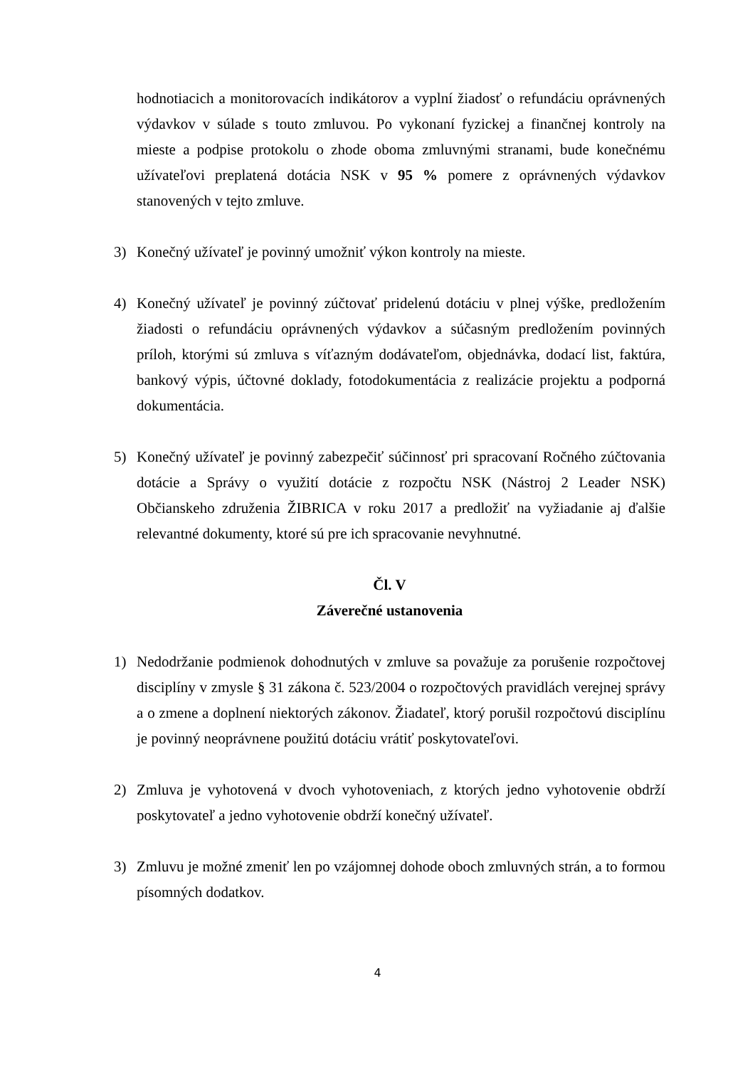hodnotiacich a monitorovacích indikátorov a vyplní žiadosť o refundáciu oprávnených výdavkov v súlade s touto zmluvou. Po vykonaní fyzickej a finančnej kontroly na mieste a podpise protokolu o zhode oboma zmluvnými stranami, bude konečnému užívateľovi preplatená dotácia NSK v 95 % pomere z oprávnených výdavkov stanovených v tejto zmluve.
3) Konečný užívateľ je povinný umožniť výkon kontroly na mieste.
4) Konečný užívateľ je povinný zúčtovať pridelenú dotáciu v plnej výške, predložením žiadosti o refundáciu oprávnených výdavkov a súčasným predložením povinných príloh, ktorými sú zmluva s víťazným dodávateľom, objednávka, dodací list, faktúra, bankový výpis, účtovné doklady, fotodokumentácia z realizácie projektu a podporná dokumentácia.
5) Konečný užívateľ je povinný zabezpečiť súčinnosť pri spracovaní Ročného zúčtovania dotácie a Správy o využití dotácie z rozpočtu NSK (Nástroj 2 Leader NSK) Občianskeho združenia ŽIBRICA v roku 2017 a predložiť na vyžiadanie aj ďalšie relevantné dokumenty, ktoré sú pre ich spracovanie nevyhnutné.
Čl. V
Záverečné ustanovenia
1) Nedodržanie podmienok dohodnutých v zmluve sa považuje za porušenie rozpočtovej disciplíny v zmysle § 31 zákona č. 523/2004 o rozpočtových pravidlách verejnej správy a o zmene a doplnení niektorých zákonov. Žiadateľ, ktorý porušil rozpočtovú disciplínu je povinný neoprávnene použitú dotáciu vrátiť poskytovateľovi.
2) Zmluva je vyhotovená v dvoch vyhotoveniach, z ktorých jedno vyhotovenie obdrží poskytovateľ a jedno vyhotovenie obdrží konečný užívateľ.
3) Zmluvu je možné zmeniť len po vzájomnej dohode oboch zmluvných strán, a to formou písomných dodatkov.
4